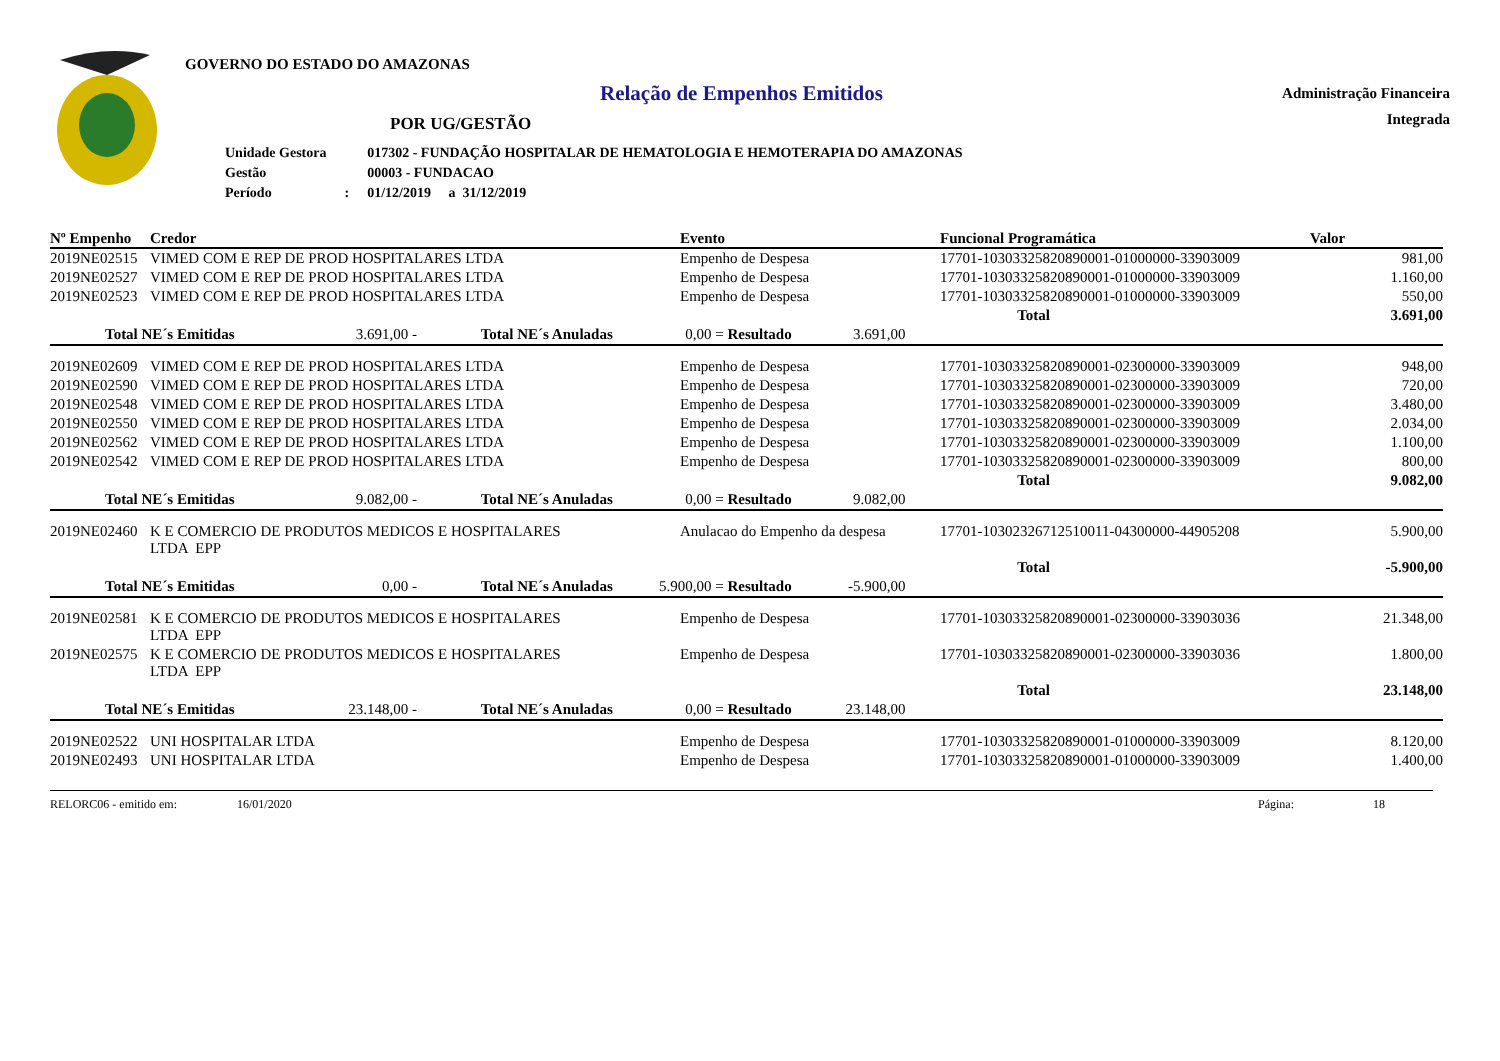GOVERNO DO ESTADO DO AMAZONAS
Relação de Empenhos Emitidos
POR UG/GESTÃO
| Unidade Gestora | | 017302 - FUNDAÇÃO HOSPITALAR DE HEMATOLOGIA E HEMOTERAPIA DO AMAZONAS |
| Gestão | | 00003 - FUNDACAO |
| Período | : | 01/12/2019 a 31/12/2019 |
Administração Financeira
Integrada
| Nº Empenho | Credor | Evento | Funcional Programática | Valor |
| --- | --- | --- | --- | --- |
| 2019NE02515 | VIMED COM E REP DE PROD HOSPITALARES LTDA | Empenho de Despesa | 17701-10303325820890001-01000000-33903009 | 981,00 |
| 2019NE02527 | VIMED COM E REP DE PROD HOSPITALARES LTDA | Empenho de Despesa | 17701-10303325820890001-01000000-33903009 | 1.160,00 |
| 2019NE02523 | VIMED COM E REP DE PROD HOSPITALARES LTDA | Empenho de Despesa | 17701-10303325820890001-01000000-33903009 | 550,00 |
| Total | | | | 3.691,00 |
| Total NE´s Emitidas 3.691,00 - Total NE´s Anuladas 0,00 = Resultado 3.691,00 | | | | |
| 2019NE02609 | VIMED COM E REP DE PROD HOSPITALARES LTDA | Empenho de Despesa | 17701-10303325820890001-02300000-33903009 | 948,00 |
| 2019NE02590 | VIMED COM E REP DE PROD HOSPITALARES LTDA | Empenho de Despesa | 17701-10303325820890001-02300000-33903009 | 720,00 |
| 2019NE02548 | VIMED COM E REP DE PROD HOSPITALARES LTDA | Empenho de Despesa | 17701-10303325820890001-02300000-33903009 | 3.480,00 |
| 2019NE02550 | VIMED COM E REP DE PROD HOSPITALARES LTDA | Empenho de Despesa | 17701-10303325820890001-02300000-33903009 | 2.034,00 |
| 2019NE02562 | VIMED COM E REP DE PROD HOSPITALARES LTDA | Empenho de Despesa | 17701-10303325820890001-02300000-33903009 | 1.100,00 |
| 2019NE02542 | VIMED COM E REP DE PROD HOSPITALARES LTDA | Empenho de Despesa | 17701-10303325820890001-02300000-33903009 | 800,00 |
| Total | | | | 9.082,00 |
| Total NE´s Emitidas 9.082,00 - Total NE´s Anuladas 0,00 = Resultado 9.082,00 | | | | |
| 2019NE02460 | K E COMERCIO DE PRODUTOS MEDICOS E HOSPITALARES LTDA EPP | Anulacao do Empenho da despesa | 17701-10302326712510011-04300000-44905208 | 5.900,00 |
| Total | | | | -5.900,00 |
| Total NE´s Emitidas 0,00 - Total NE´s Anuladas 5.900,00 = Resultado -5.900,00 | | | | |
| 2019NE02581 | K E COMERCIO DE PRODUTOS MEDICOS E HOSPITALARES LTDA EPP | Empenho de Despesa | 17701-10303325820890001-02300000-33903036 | 21.348,00 |
| 2019NE02575 | K E COMERCIO DE PRODUTOS MEDICOS E HOSPITALARES LTDA EPP | Empenho de Despesa | 17701-10303325820890001-02300000-33903036 | 1.800,00 |
| Total | | | | 23.148,00 |
| Total NE´s Emitidas 23.148,00 - Total NE´s Anuladas 0,00 = Resultado 23.148,00 | | | | |
| 2019NE02522 | UNI HOSPITALAR LTDA | Empenho de Despesa | 17701-10303325820890001-01000000-33903009 | 8.120,00 |
| 2019NE02493 | UNI HOSPITALAR LTDA | Empenho de Despesa | 17701-10303325820890001-01000000-33903009 | 1.400,00 |
RELORC06 - emitido em: 16/01/2020 Página: 18